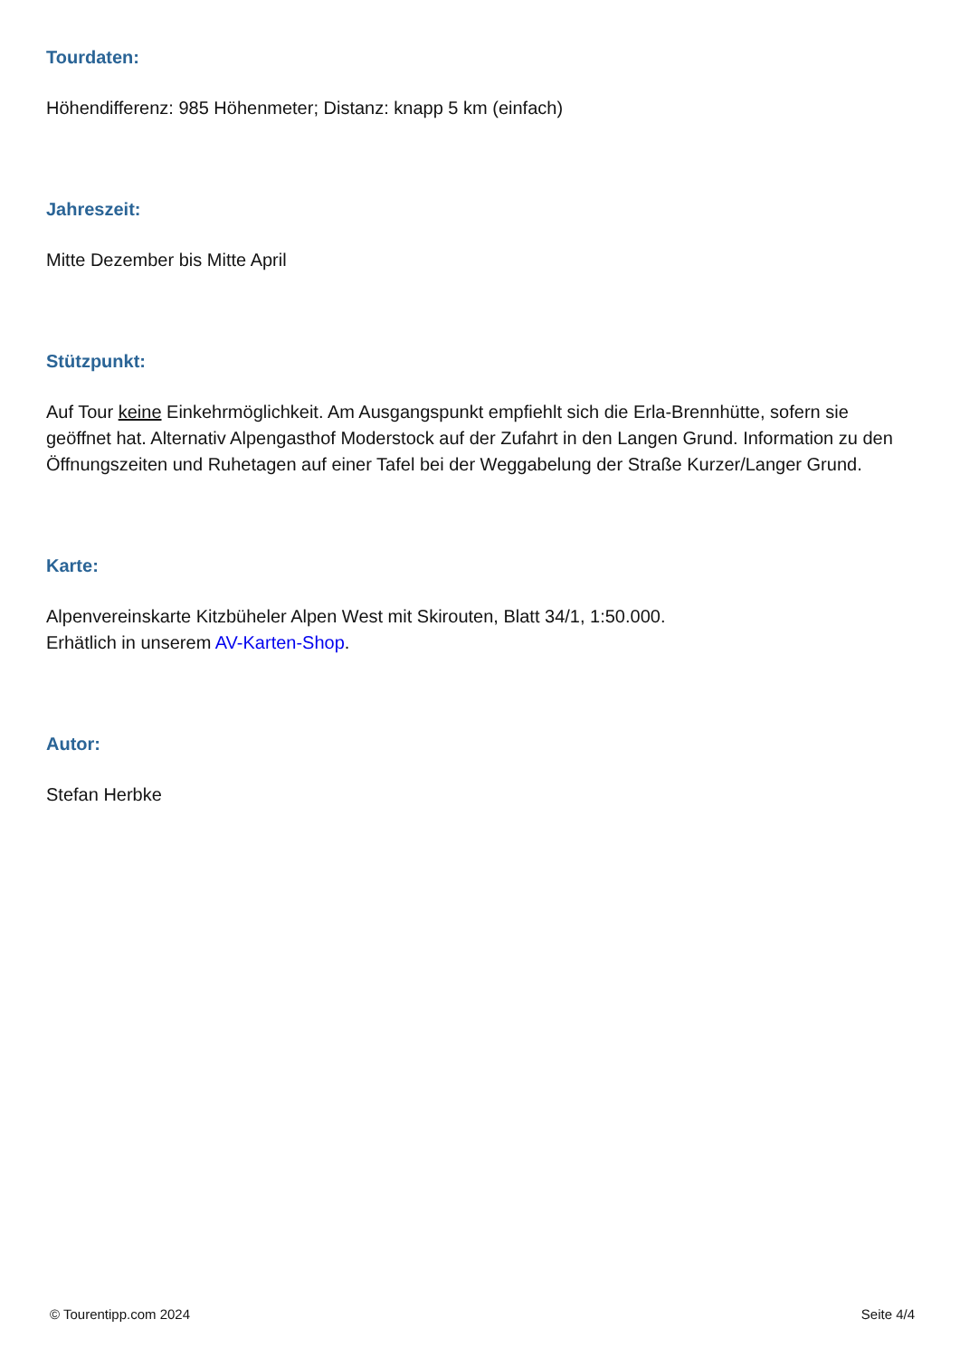Tourdaten:
Höhendifferenz: 985 Höhenmeter; Distanz: knapp 5 km (einfach)
Jahreszeit:
Mitte Dezember bis Mitte April
Stützpunkt:
Auf Tour keine Einkehrmöglichkeit. Am Ausgangspunkt empfiehlt sich die Erla-Brennhütte, sofern sie geöffnet hat. Alternativ Alpengasthof Moderstock auf der Zufahrt in den Langen Grund. Information zu den Öffnungszeiten und Ruhetagen auf einer Tafel bei der Weggabelung der Straße Kurzer/Langer Grund.
Karte:
Alpenvereinskarte Kitzbüheler Alpen West mit Skirouten, Blatt 34/1, 1:50.000.
Erhätlich in unserem AV-Karten-Shop.
Autor:
Stefan Herbke
© Tourentipp.com 2024 Seite 4/4